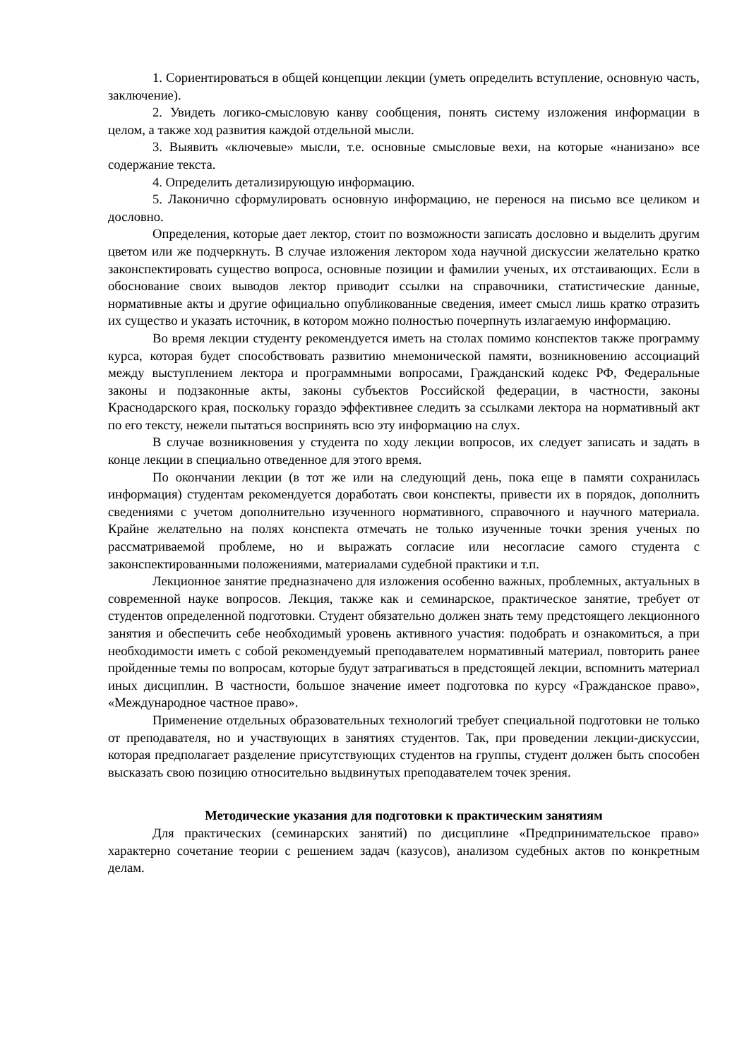1. Сориентироваться в общей концепции лекции (уметь определить вступление, основную часть, заключение).
2. Увидеть логико-смысловую канву сообщения, понять систему изложения информации в целом, а также ход развития каждой отдельной мысли.
3. Выявить «ключевые» мысли, т.е. основные смысловые вехи, на которые «нанизано» все содержание текста.
4. Определить детализирующую информацию.
5. Лаконично сформулировать основную информацию, не перенося на письмо все целиком и дословно.
Определения, которые дает лектор, стоит по возможности записать дословно и выделить другим цветом или же подчеркнуть. В случае изложения лектором хода научной дискуссии желательно кратко законспектировать существо вопроса, основные позиции и фамилии ученых, их отстаивающих. Если в обоснование своих выводов лектор приводит ссылки на справочники, статистические данные, нормативные акты и другие официально опубликованные сведения, имеет смысл лишь кратко отразить их существо и указать источник, в котором можно полностью почерпнуть излагаемую информацию.
Во время лекции студенту рекомендуется иметь на столах помимо конспектов также программу курса, которая будет способствовать развитию мнемонической памяти, возникновению ассоциаций между выступлением лектора и программными вопросами, Гражданский кодекс РФ, Федеральные законы и подзаконные акты, законы субъектов Российской федерации, в частности, законы Краснодарского края, поскольку гораздо эффективнее следить за ссылками лектора на нормативный акт по его тексту, нежели пытаться воспринять всю эту информацию на слух.
В случае возникновения у студента по ходу лекции вопросов, их следует записать и задать в конце лекции в специально отведенное для этого время.
По окончании лекции (в тот же или на следующий день, пока еще в памяти сохранилась информация) студентам рекомендуется доработать свои конспекты, привести их в порядок, дополнить сведениями с учетом дополнительно изученного нормативного, справочного и научного материала. Крайне желательно на полях конспекта отмечать не только изученные точки зрения ученых по рассматриваемой проблеме, но и выражать согласие или несогласие самого студента с законспектированными положениями, материалами судебной практики и т.п.
Лекционное занятие предназначено для изложения особенно важных, проблемных, актуальных в современной науке вопросов. Лекция, также как и семинарское, практическое занятие, требует от студентов определенной подготовки. Студент обязательно должен знать тему предстоящего лекционного занятия и обеспечить себе необходимый уровень активного участия: подобрать и ознакомиться, а при необходимости иметь с собой рекомендуемый преподавателем нормативный материал, повторить ранее пройденные темы по вопросам, которые будут затрагиваться в предстоящей лекции, вспомнить материал иных дисциплин. В частности, большое значение имеет подготовка по курсу «Гражданское право», «Международное частное право».
Применение отдельных образовательных технологий требует специальной подготовки не только от преподавателя, но и участвующих в занятиях студентов. Так, при проведении лекции-дискуссии, которая предполагает разделение присутствующих студентов на группы, студент должен быть способен высказать свою позицию относительно выдвинутых преподавателем точек зрения.
Методические указания для подготовки к практическим занятиям
Для практических (семинарских занятий) по дисциплине «Предпринимательское право» характерно сочетание теории с решением задач (казусов), анализом судебных актов по конкретным делам.